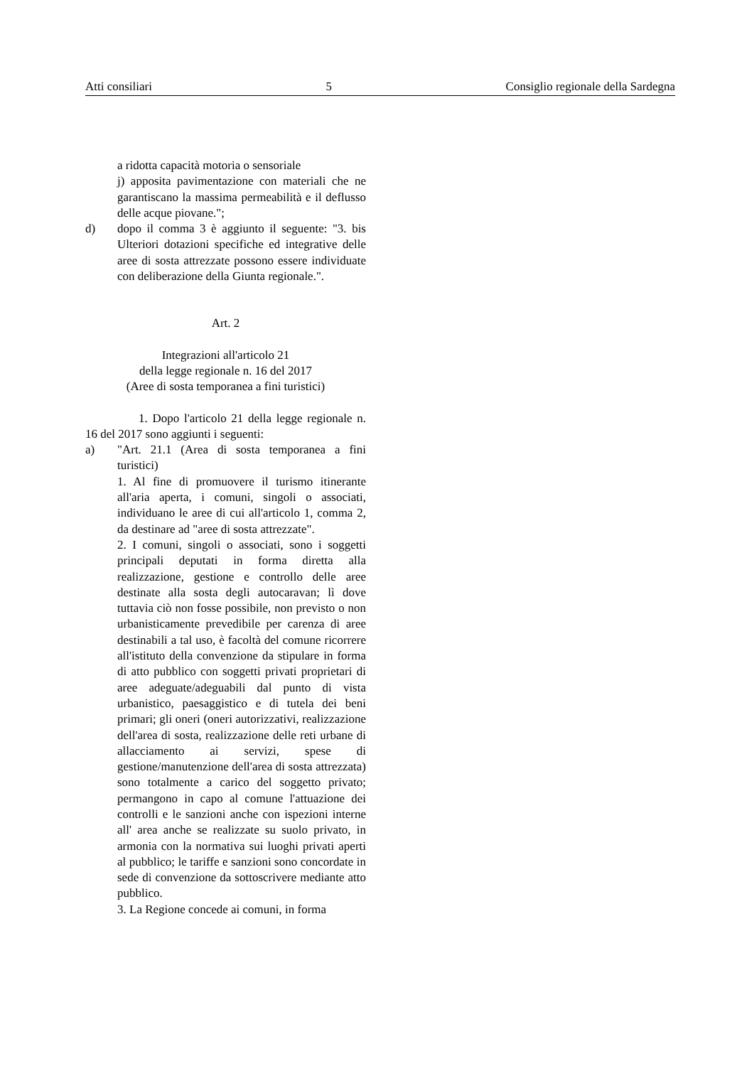Atti consiliari 5 Consiglio regionale della Sardegna
a ridotta capacità motoria o sensoriale
j) apposita pavimentazione con materiali che ne garantiscano la massima permeabilità e il deflusso delle acque piovane.";
d) dopo il comma 3 è aggiunto il seguente: "3. bis Ulteriori dotazioni specifiche ed integrative delle aree di sosta attrezzate possono essere individuate con deliberazione della Giunta regionale.".
Art. 2
Integrazioni all'articolo 21
della legge regionale n. 16 del 2017
(Aree di sosta temporanea a fini turistici)
1. Dopo l'articolo 21 della legge regionale n. 16 del 2017 sono aggiunti i seguenti:
a) "Art. 21.1 (Area di sosta temporanea a fini turistici)
1. Al fine di promuovere il turismo itinerante all'aria aperta, i comuni, singoli o associati, individuano le aree di cui all'articolo 1, comma 2, da destinare ad "aree di sosta attrezzate".
2. I comuni, singoli o associati, sono i soggetti principali deputati in forma diretta alla realizzazione, gestione e controllo delle aree destinate alla sosta degli autocaravan; lì dove tuttavia ciò non fosse possibile, non previsto o non urbanisticamente prevedibile per carenza di aree destinabili a tal uso, è facoltà del comune ricorrere all'istituto della convenzione da stipulare in forma di atto pubblico con soggetti privati proprietari di aree adeguate/adeguabili dal punto di vista urbanistico, paesaggistico e di tutela dei beni primari; gli oneri (oneri autorizzativi, realizzazione dell'area di sosta, realizzazione delle reti urbane di allacciamento ai servizi, spese di gestione/manutenzione dell'area di sosta attrezzata) sono totalmente a carico del soggetto privato; permangono in capo al comune l'attuazione dei controlli e le sanzioni anche con ispezioni interne all' area anche se realizzate su suolo privato, in armonia con la normativa sui luoghi privati aperti al pubblico; le tariffe e sanzioni sono concordate in sede di convenzione da sottoscrivere mediante atto pubblico.
3. La Regione concede ai comuni, in forma